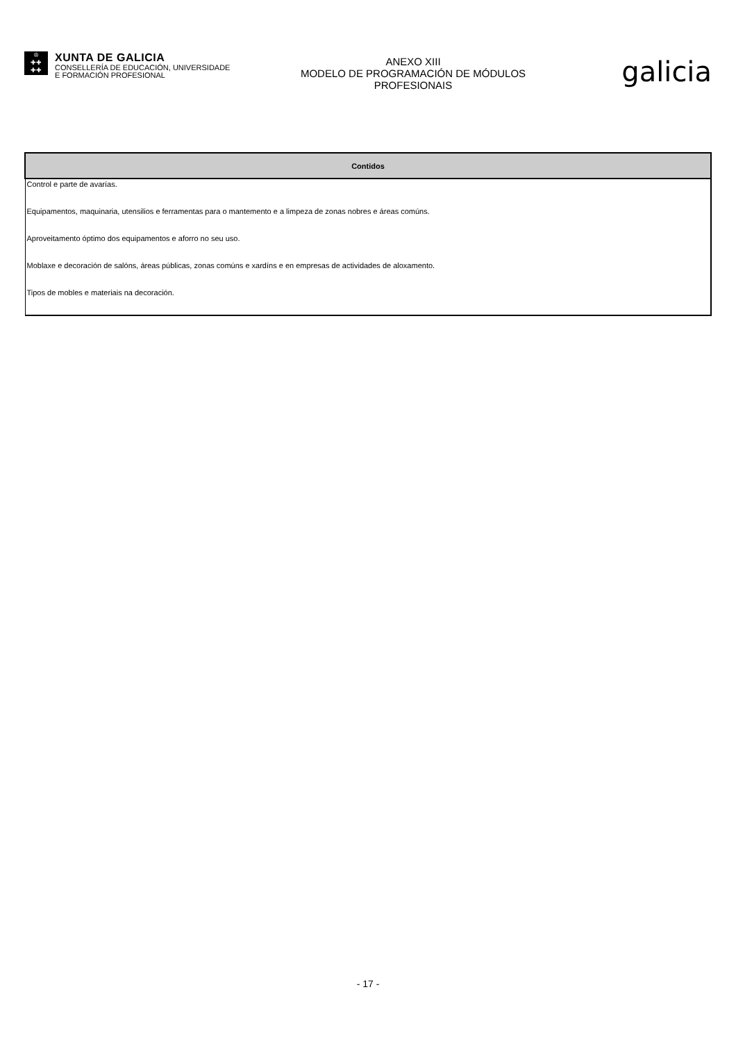♔
✚✚
✚✚
XUNTA DE GALICIA
CONSELLERÍA DE EDUCACIÓN, UNIVERSIDADE
E FORMACIÓN PROFESIONAL
galicia
ANEXO XIII
MODELO DE PROGRAMACIÓN DE MÓDULOS PROFESIONAIS
| Contidos |
| --- |
| Control e parte de avarías. |
| Equipamentos, maquinaria, utensilios e ferramentas para o mantemento e a limpeza de zonas nobres e áreas comúns. |
| Aproveitamento óptimo dos equipamentos e aforro no seu uso. |
| Moblaxe e decoración de salóns, áreas públicas, zonas comúns e xardíns e en empresas de actividades de aloxamento. |
| Tipos de mobles e materiais na decoración. |
- 17 -